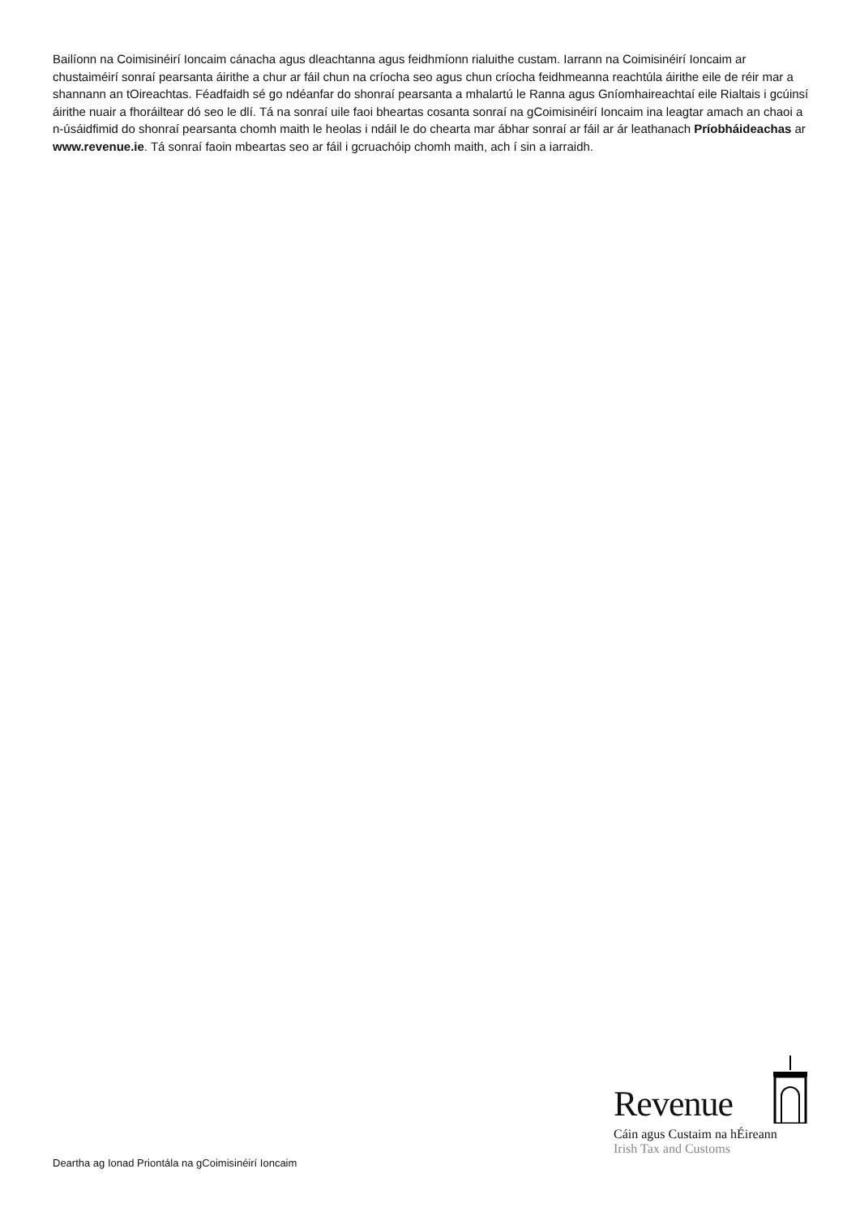Bailíonn na Coimisinéirí Ioncaim cánacha agus dleachtanna agus feidhmíonn rialuithe custam. Iarrann na Coimisinéirí Ioncaim ar chustaiméirí sonraí pearsanta áirithe a chur ar fáil chun na críocha seo agus chun críocha feidhmeanna reachtúla áirithe eile de réir mar a shannann an tOireachtas. Féadfaidh sé go ndéanfar do shonraí pearsanta a mhalartú le Ranna agus Gníomhaireachtaí eile Rialtais i gcúinsí áirithe nuair a fhoráiltear dó seo le dlí. Tá na sonraí uile faoi bheartas cosanta sonraí na gCoimisinéirí Ioncaim ina leagtar amach an chaoi a n-úsáidfimid do shonraí pearsanta chomh maith le heolas i ndáil le do chearta mar ábhar sonraí ar fáil ar ár leathanach Príobháideachas ar www.revenue.ie. Tá sonraí faoin mbeartas seo ar fáil i gcruachóip chomh maith, ach í sin a iarraidh.
Revenue
Cáin agus Custaim na hÉireann
Irish Tax and Customs
Deartha ag Ionad Priontála na gCoimisinéirí Ioncaim